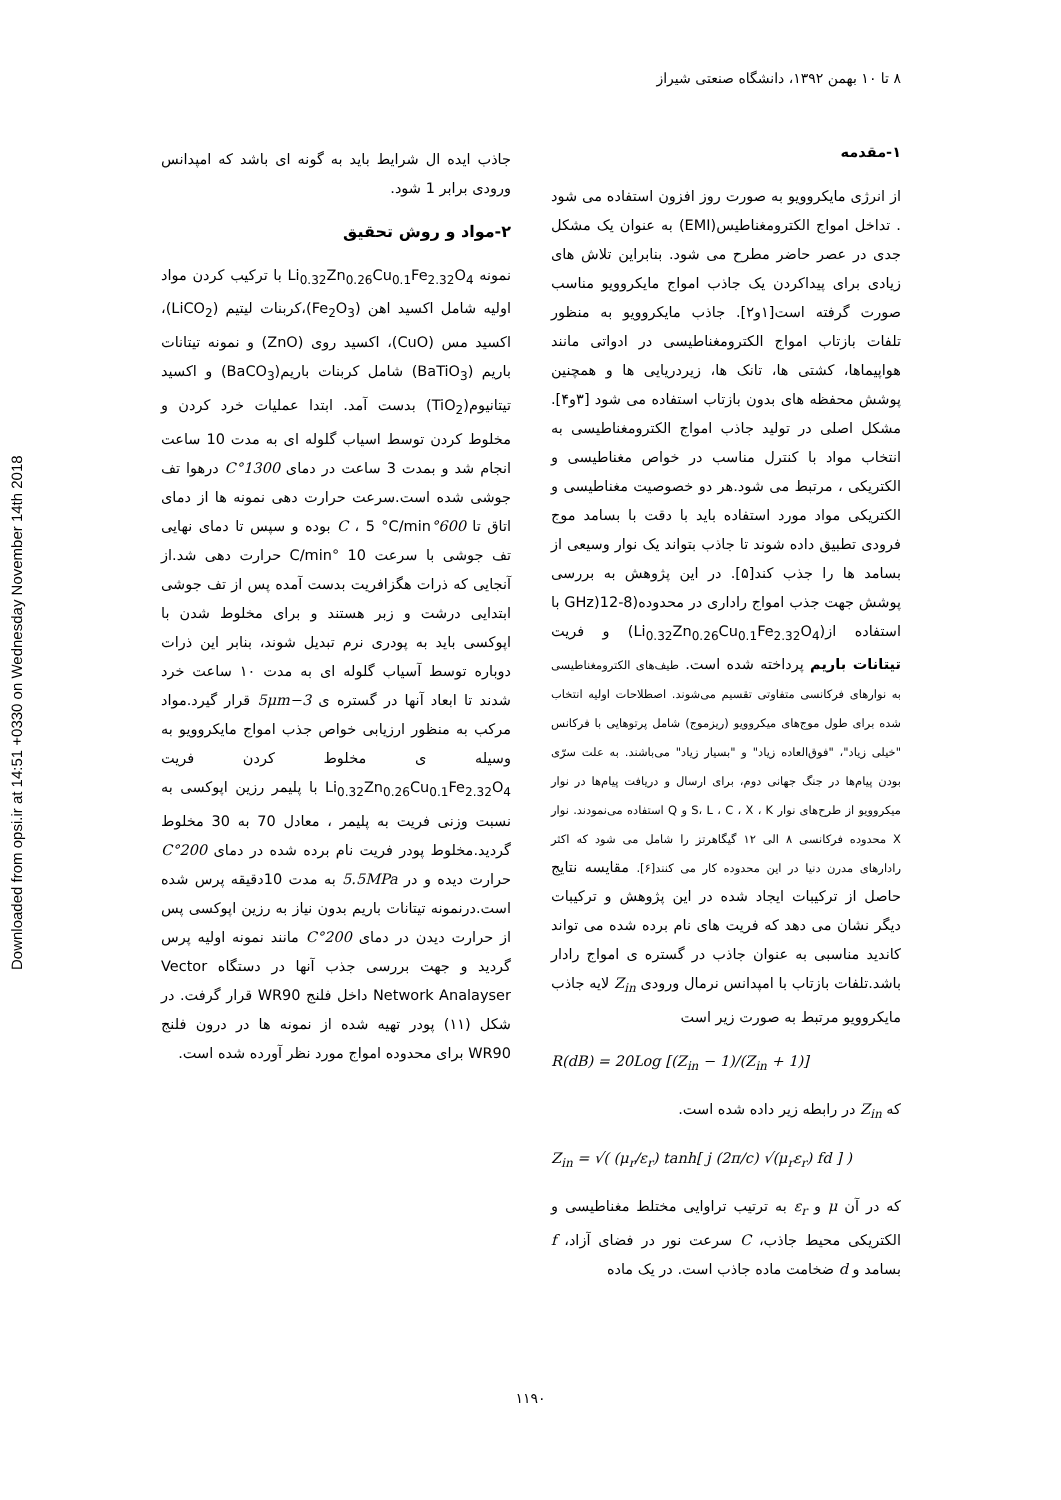Downloaded from opsi.ir at 14:51 +0330 on Wednesday November 14th 2018
۸ تا ۱۰ بهمن ۱۳۹۲، دانشگاه صنعتی شیراز
۱-مقدمه
از انرژی مایکروویو به صورت روز افزون استفاده می شود . تداخل امواج الکترومغناطیس(EMI) به عنوان یک مشکل جدی در عصر حاضر مطرح می شود. بنابراین تلاش های زیادی برای پیداکردن یک جاذب امواج مایکروویو مناسب صورت گرفته است[۱و۲]. جاذب مایکروویو به منظور تلفات بازتاب امواج الکترومغناطیسی در ادواتی مانند هواپیماها، کشتی ها، تانک ها، زیردریایی ها و همچنین پوشش محفظه های بدون بازتاب استفاده می شود [۳و۴]. مشکل اصلی در تولید جاذب امواج الکترومغناطیسی به انتخاب مواد با کنترل مناسب در خواص مغناطیسی و الکتریکی ، مرتبط می شود.هر دو خصوصیت مغناطیسی و الکتریکی مواد مورد استفاده باید با دقت با بسامد موج فرودی تطبیق داده شوند تا جاذب بتواند یک نوار وسیعی از بسامد ها را جذب کند[۵]. در این پژوهش به بررسی پوشش جهت جذب امواج راداری در محدوده(8-12(GHz با استفاده از(Li<sub>0.32</sub>Zn<sub>0.26</sub>Cu<sub>0.1</sub>Fe<sub>2.32</sub>O<sub>4</sub>) و فریت تیتانات باریم پرداخته شده است. طیف‌های الکترومغناطیسی به نوارهای فرکانسی متفاوتی تقسیم می‌شوند. اصطلاحات اولیه انتخاب شده برای طول موج‌های میکروویو (ریزموج) شامل پرتوهایی با فرکانس "خیلی زیاد"، "فوق‌العاده زیاد" و "بسیار زیاد" می‌باشند. به علت سرّی بودن پیام‌ها در جنگ جهانی دوم، برای ارسال و دریافت پیام‌ها در نوار میکروویو از طرح‌های نوار S، L ، C ، X ، K و Q استفاده می‌نمودند. نوار X محدوده فرکانسی ۸ الی ۱۲ گیگاهرتز را شامل می شود که اکثر رادارهای مدرن دنیا در این محدوده کار می کنند[۶]. مقایسه نتایج حاصل از ترکیبات ایجاد شده در این پژوهش و ترکیبات دیگر نشان می دهد که فریت های نام برده شده می تواند کاندید مناسبی به عنوان جاذب در گستره ی امواج رادار باشد.تلفات بازتاب با امپدانس نرمال ورودی Z<sub>in</sub> لایه جاذب مایکروویو مرتبط به صورت زیر است
R(dB) = 20Log [(Z<sub>in</sub> − 1)/(Z<sub>in</sub> + 1)]
که Z<sub>in</sub> در رابطه زیر داده شده است.
Z<sub>in</sub> = √( (μ<sub>r</sub>/ε<sub>r</sub>) tanh[ j (2π/c) √(μ<sub>r</sub>ε<sub>r</sub>) fd ] )
که در آن μ و ε<sub>r</sub> به ترتیب تراوایی مختلط مغناطیسی و الکتریکی محیط جاذب، C سرعت نور در فضای آزاد، f بسامد و d ضخامت ماده جاذب است. در یک ماده
جاذب ایده ال شرایط باید به گونه ای باشد که امپدانس ورودی برابر 1 شود.
۲-مواد و روش تحقیق
نمونه Li<sub>0.32</sub>Zn<sub>0.26</sub>Cu<sub>0.1</sub>Fe<sub>2.32</sub>O<sub>4</sub> با ترکیب کردن مواد اولیه شامل اکسید اهن (Fe<sub>2</sub>O<sub>3</sub>)،کربنات لیتیم (LiCO<sub>2</sub>)، اکسید مس (CuO)، اکسید روی (ZnO) و نمونه تیتانات باریم (BaTiO<sub>3</sub>) شامل کربنات باریم(BaCO<sub>3</sub>) و اکسید تیتانیوم(TiO<sub>2</sub>) بدست آمد. ابتدا عملیات خرد کردن و مخلوط کردن توسط اسیاب گلوله ای به مدت 10 ساعت انجام شد و بمدت 3 ساعت در دمای 1300°C درهوا تف جوشی شده است.سرعت حرارت دهی نمونه ها از دمای اتاق تا 600°C ، 5 °C/min بوده و سپس تا دمای نهایی تف جوشی با سرعت 10 °C/min حرارت دهی شد.از آنجایی که ذرات هگزافریت بدست آمده پس از تف جوشی ابتدایی درشت و زبر هستند و برای مخلوط شدن با اپوکسی باید به پودری نرم تبدیل شوند، بنابر این ذرات دوباره توسط آسیاب گلوله ای به مدت ۱۰ ساعت خرد شدند تا ابعاد آنها در گستره ی 3−5μm قرار گیرد.مواد مرکب به منظور ارزیابی خواص جذب امواج مایکروویو به وسیله ی مخلوط کردن فریت Li<sub>0.32</sub>Zn<sub>0.26</sub>Cu<sub>0.1</sub>Fe<sub>2.32</sub>O<sub>4</sub> با پلیمر رزین اپوکسی به نسبت وزنی فریت به پلیمر ، معادل 70 به 30 مخلوط گردید.مخلوط پودر فریت نام برده شده در دمای 200°C حرارت دیده و در 5.5MPa به مدت 10دقیقه پرس شده است.درنمونه تیتانات باریم بدون نیاز به رزین اپوکسی پس از حرارت دیدن در دمای 200°C مانند نمونه اولیه پرس گردید و جهت بررسی جذب آنها در دستگاه Vector Network Analayser داخل فلنج WR90 قرار گرفت. در شکل (۱۱) پودر تهیه شده از نمونه ها در درون فلنج WR90 برای محدوده امواج مورد نظر آورده شده است.
۱۱۹۰